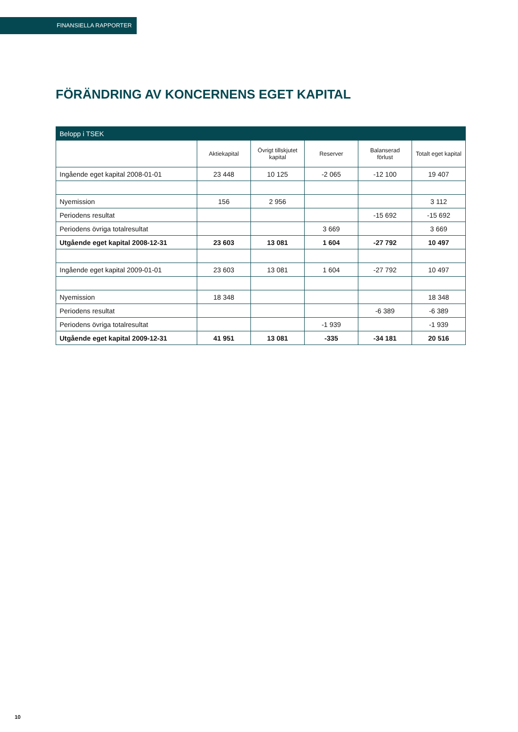FINANSIELLA RAPPORTER
FÖRÄNDRING AV KONCERNENS EGET KAPITAL
| Belopp i TSEK | | | | | |
| --- | --- | --- | --- | --- | --- |
| | Aktiekapital | Övrigt tillskjutet kapital | Reserver | Balanserad förlust | Totalt eget kapital |
| Ingående eget kapital 2008-01-01 | 23 448 | 10 125 | -2 065 | -12 100 | 19 407 |
| Nyemission | 156 | 2 956 | | | 3 112 |
| Periodens resultat | | | | -15 692 | -15 692 |
| Periodens övriga totalresultat | | | 3 669 | | 3 669 |
| Utgående eget kapital 2008-12-31 | 23 603 | 13 081 | 1 604 | -27 792 | 10 497 |
| Ingående eget kapital 2009-01-01 | 23 603 | 13 081 | 1 604 | -27 792 | 10 497 |
| Nyemission | 18 348 | | | | 18 348 |
| Periodens resultat | | | | -6 389 | -6 389 |
| Periodens övriga totalresultat | | | -1 939 | | -1 939 |
| Utgående eget kapital 2009-12-31 | 41 951 | 13 081 | -335 | -34 181 | 20 516 |
10